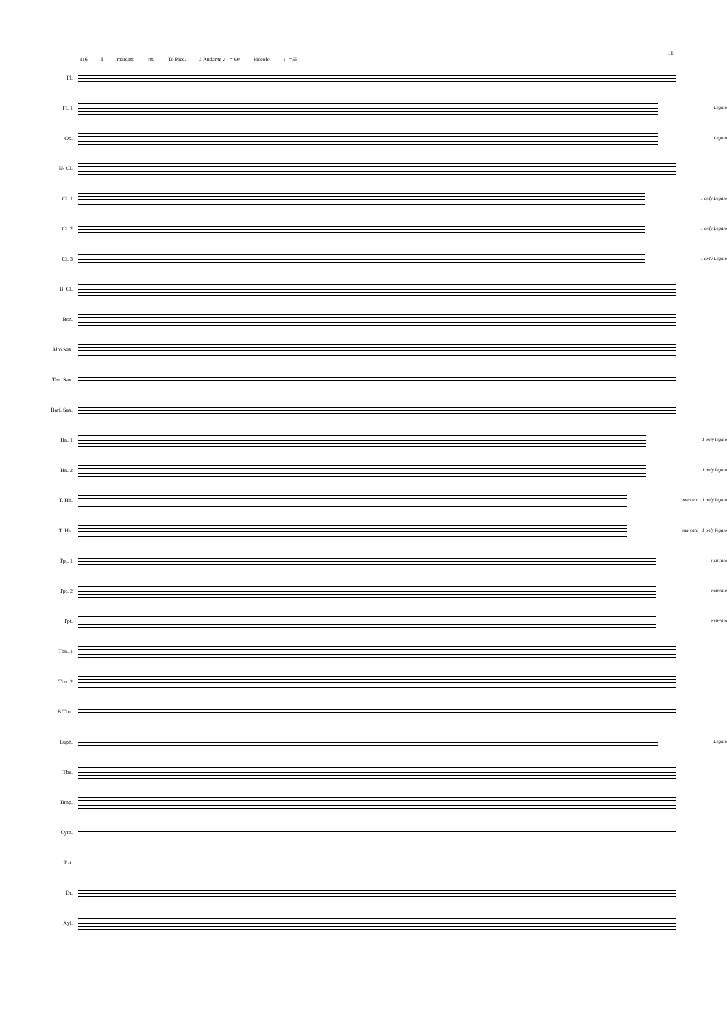11
116 I marcato rit. To Picc. J Andante ♩ = 60 Piccolo ♩=55
Fl.
Fl. 1 Legato
Ob. Legato
E♭ Cl.
Cl. 1 1 only Legato
Cl. 2 1 only Legato
Cl. 3 1 only Legato
B. Cl.
Bsn.
Alto Sax.
Ten. Sax.
Bari. Sax.
Hn. 1 1 only legato
Hn. 2 1 only legato
T. Hn. marcato · 1 only legato
T. Hn. marcato · 1 only legato
Tpt. 1 marcato
Tpt. 2 marcato
Tpt. marcato
Tbn. 1
Tbn. 2
B.Tbn.
Euph. Legato
Tba.
Timp.
Cym.
T.-t.
Dr.
Xyl.